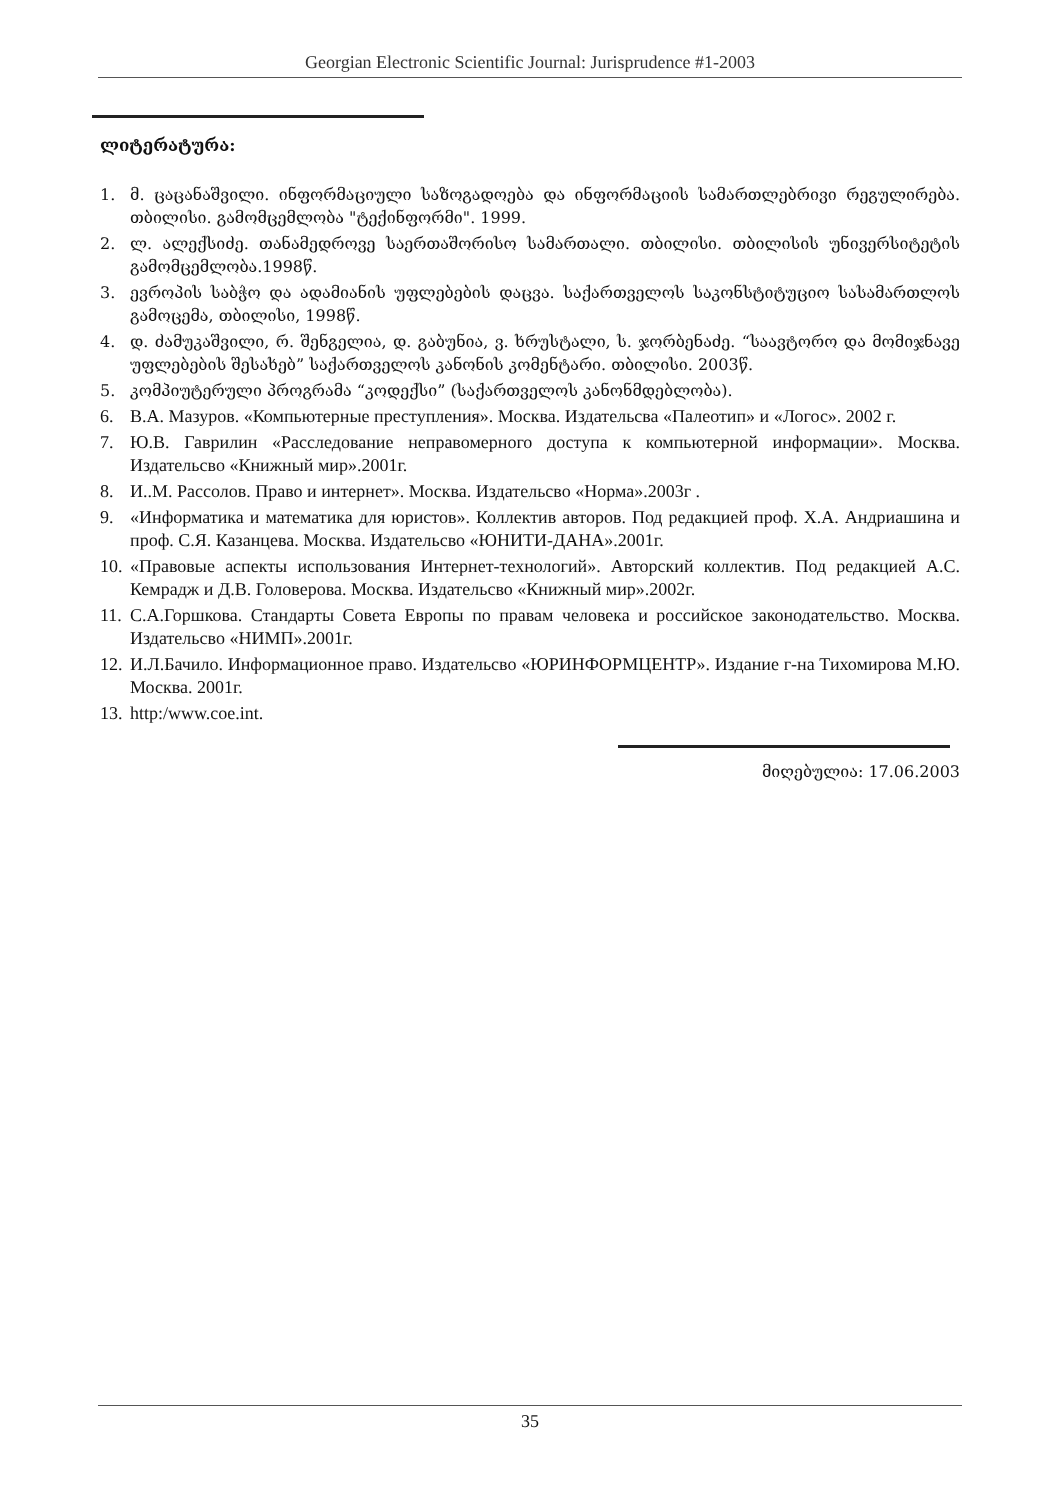Georgian Electronic Scientific Journal: Jurisprudence #1-2003
ლიტერატურა:
1. მ. ცაცანაშვილი. ინფორმაციული საზოგადოება და ინფორმაციის სამართლებრივი რეგულირება. თბილისი. გამომცემლობა "ტექინფორმი". 1999.
2. ლ. ალექსიძე. თანამედროვე საერთაშორისო სამართალი. თბილისი. თბილისის უნივერსიტეტის გამომცემლობა.1998წ.
3. ევროპის საბჭო და ადამიანის უფლებების დაცვა. საქართველოს საკონსტიტუციო სასამართლოს გამოცემა, თბილისი, 1998წ.
4. დ. ძამუკაშვილი, რ. შენგელია, დ. გაბუნია, ვ. ხრუსტალი, ს. ჯორბენაძე. “საავტორო და მომიჯნავე უფლებების შესახებ” საქართველოს კანონის კომენტარი. თბილისი. 2003წ.
5. კომპიუტერული პროგრამა “კოდექსი” (საქართველოს კანონმდებლობა).
6. В.А. Мазуров. «Компьютерные преступления». Москва. Издательсва «Палеотип» и «Логос». 2002 г.
7. Ю.В. Гаврилин «Расследование неправомерного доступа к компьютерной информации». Москва. Издательсво «Книжный мир».2001г.
8. И..М. Рассолов. Право и интернет». Москва. Издательсво «Норма».2003г .
9. «Информатика и математика для юристов». Коллектив авторов. Под редакцией проф. Х.А. Андриашина и проф. С.Я. Казанцева. Москва. Издательсво «ЮНИТИ-ДАНА».2001г.
10. «Правовые аспекты использования Интернет-технологий». Авторский коллектив. Под редакцией А.С. Кемрадж и Д.В. Головерова. Москва. Издательсво «Книжный мир».2002г.
11. С.А.Горшкова. Стандарты Совета Европы по правам человека и российское законодательство. Москва. Издательсво «НИМП».2001г.
12. И.Л.Бачило. Информационное право. Издательсво «ЮРИНФОРМЦЕНТР». Издание г-на Тихомирова М.Ю. Москва. 2001г.
13. http:/www.coe.int.
მიღებულია: 17.06.2003
35